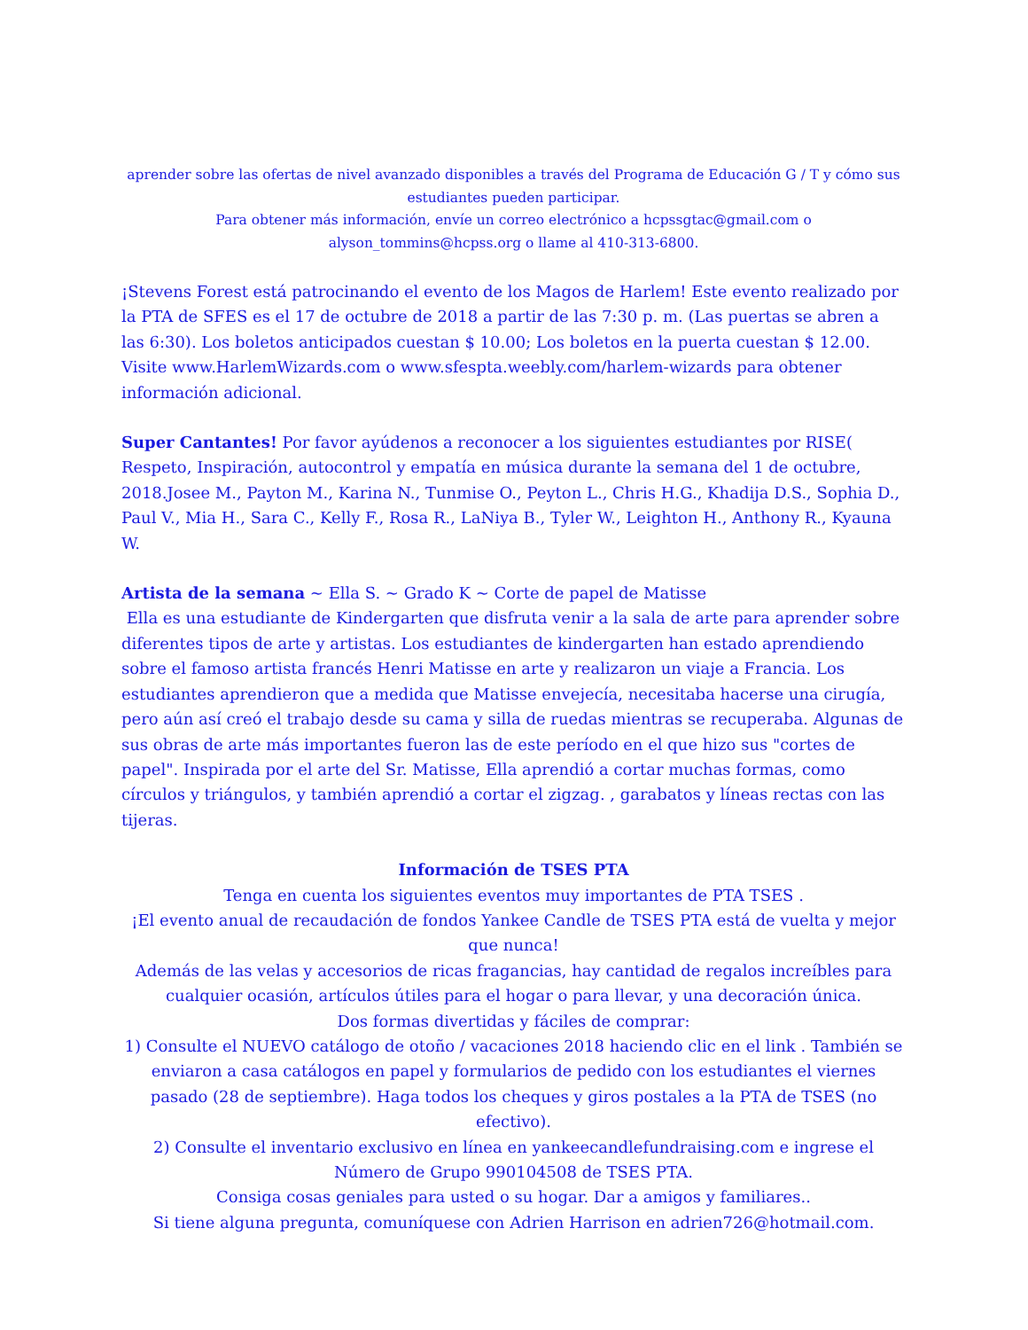aprender sobre las ofertas de nivel avanzado disponibles a través del Programa de Educación G / T y cómo sus estudiantes pueden participar.
Para obtener más información, envíe un correo electrónico a hcpssgtac@gmail.com o
alyson_tommins@hcpss.org o llame al 410-313-6800.
¡Stevens Forest está patrocinando el evento de los Magos de Harlem! Este evento realizado por la PTA de SFES es el 17 de octubre de 2018 a partir de las 7:30 p. m. (Las puertas se abren a las 6:30). Los boletos anticipados cuestan $ 10.00; Los boletos en la puerta cuestan $ 12.00. Visite www.HarlemWizards.com o www.sfespta.weebly.com/harlem-wizards para obtener información adicional.
Super Cantantes! Por favor ayúdenos a reconocer a los siguientes estudiantes por RISE( Respeto, Inspiración, autocontrol y empatía en música durante la semana del 1 de octubre, 2018.Josee M., Payton M., Karina N., Tunmise O., Peyton L., Chris H.G., Khadija D.S., Sophia D., Paul V., Mia H., Sara C., Kelly F., Rosa R., LaNiya B., Tyler W., Leighton H., Anthony R., Kyauna W.
Artista de la semana ~ Ella S. ~ Grado K ~ Corte de papel de Matisse
Ella es una estudiante de Kindergarten que disfruta venir a la sala de arte para aprender sobre diferentes tipos de arte y artistas. Los estudiantes de kindergarten han estado aprendiendo sobre el famoso artista francés Henri Matisse en arte y realizaron un viaje a Francia. Los estudiantes aprendieron que a medida que Matisse envejecía, necesitaba hacerse una cirugía, pero aún así creó el trabajo desde su cama y silla de ruedas mientras se recuperaba. Algunas de sus obras de arte más importantes fueron las de este período en el que hizo sus "cortes de papel". Inspirada por el arte del Sr. Matisse, Ella aprendió a cortar muchas formas, como círculos y triángulos, y también aprendió a cortar el zigzag. , garabatos y líneas rectas con las tijeras.
Información de TSES PTA
Tenga en cuenta los siguientes eventos muy importantes de PTA TSES .
¡El evento anual de recaudación de fondos Yankee Candle de TSES PTA está de vuelta y mejor que nunca!
Además de las velas y accesorios de ricas fragancias, hay cantidad de regalos increíbles para cualquier ocasión, artículos útiles para el hogar o para llevar, y una decoración única.
Dos formas divertidas y fáciles de comprar:
1) Consulte el NUEVO catálogo de otoño / vacaciones 2018 haciendo clic en el link . También se enviaron a casa catálogos en papel y formularios de pedido con los estudiantes el viernes pasado (28 de septiembre). Haga todos los cheques y giros postales a la PTA de TSES (no efectivo).
2) Consulte el inventario exclusivo en línea en yankeecandlefundraising.com e ingrese el Número de Grupo 990104508 de TSES PTA.
Consiga cosas geniales para usted o su hogar. Dar a amigos y familiares..
Si tiene alguna pregunta, comuníquese con Adrien Harrison en adrien726@hotmail.com.